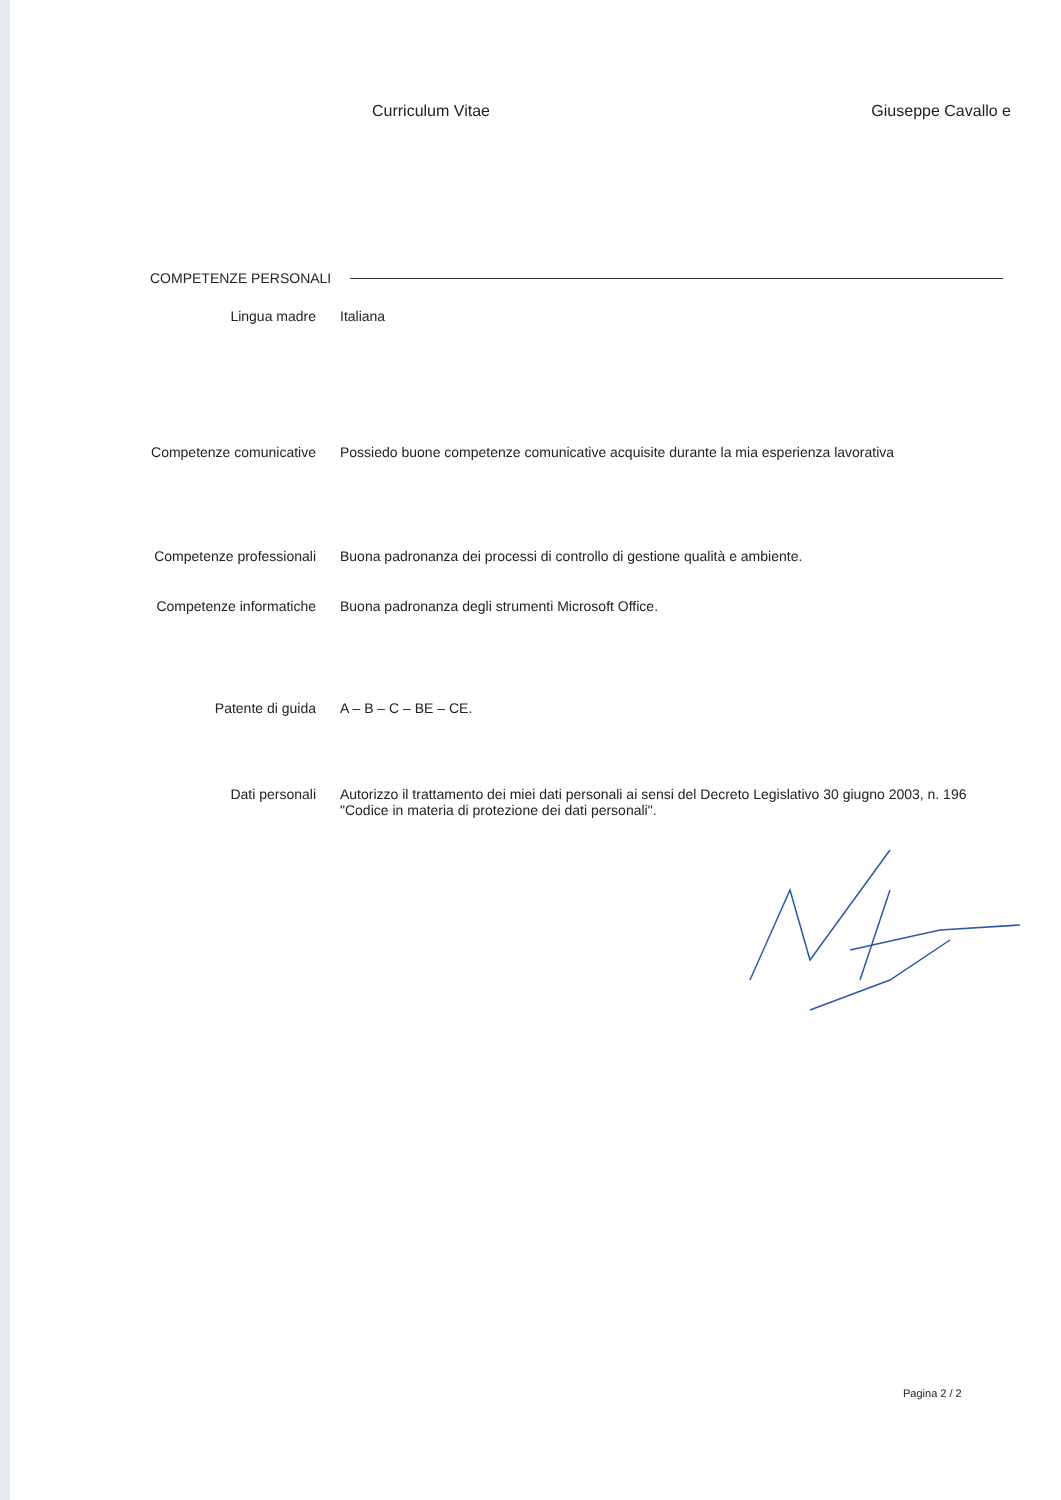Curriculum Vitae Giuseppe Cavallo e
COMPETENZE PERSONALI
Lingua madre Italiana
Competenze comunicative Possiedo buone competenze comunicative acquisite durante la mia esperienza lavorativa
Competenze professionali Buona padronanza dei processi di controllo di gestione qualità e ambiente.
Competenze informatiche Buona padronanza degli strumenti Microsoft Office.
Patente di guida A – B – C – BE – CE.
Dati personali Autorizzo il trattamento dei miei dati personali ai sensi del Decreto Legislativo 30 giugno 2003, n. 196 "Codice in materia di protezione dei dati personali".
Pagina 2 / 2